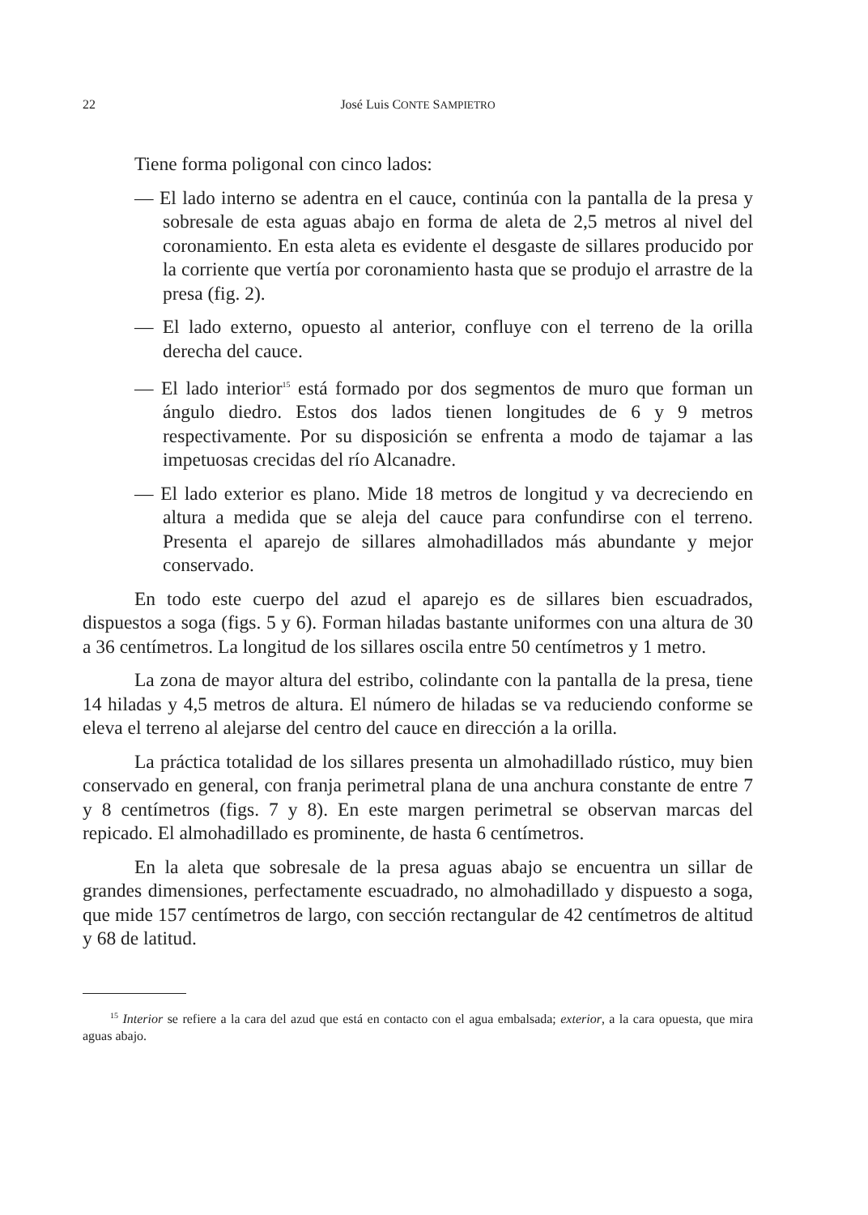22 José Luis CONTE SAMPIETRO
Tiene forma poligonal con cinco lados:
— El lado interno se adentra en el cauce, continúa con la pantalla de la presa y sobresale de esta aguas abajo en forma de aleta de 2,5 metros al nivel del coronamiento. En esta aleta es evidente el desgaste de sillares producido por la corriente que vertía por coronamiento hasta que se produjo el arrastre de la presa (fig. 2).
— El lado externo, opuesto al anterior, confluye con el terreno de la orilla derecha del cauce.
— El lado interior<sup>15</sup> está formado por dos segmentos de muro que forman un ángulo diedro. Estos dos lados tienen longitudes de 6 y 9 metros respectivamente. Por su disposición se enfrenta a modo de tajamar a las impetuosas crecidas del río Alcanadre.
— El lado exterior es plano. Mide 18 metros de longitud y va decreciendo en altura a medida que se aleja del cauce para confundirse con el terreno. Presenta el aparejo de sillares almohadillados más abundante y mejor conservado.
En todo este cuerpo del azud el aparejo es de sillares bien escuadrados, dispuestos a soga (figs. 5 y 6). Forman hiladas bastante uniformes con una altura de 30 a 36 centímetros. La longitud de los sillares oscila entre 50 centímetros y 1 metro.
La zona de mayor altura del estribo, colindante con la pantalla de la presa, tiene 14 hiladas y 4,5 metros de altura. El número de hiladas se va reduciendo conforme se eleva el terreno al alejarse del centro del cauce en dirección a la orilla.
La práctica totalidad de los sillares presenta un almohadillado rústico, muy bien conservado en general, con franja perimetral plana de una anchura constante de entre 7 y 8 centímetros (figs. 7 y 8). En este margen perimetral se observan marcas del repicado. El almohadillado es prominente, de hasta 6 centímetros.
En la aleta que sobresale de la presa aguas abajo se encuentra un sillar de grandes dimensiones, perfectamente escuadrado, no almohadillado y dispuesto a soga, que mide 157 centímetros de largo, con sección rectangular de 42 centímetros de altitud y 68 de latitud.
<sup>15</sup> Interior se refiere a la cara del azud que está en contacto con el agua embalsada; exterior, a la cara opuesta, que mira aguas abajo.